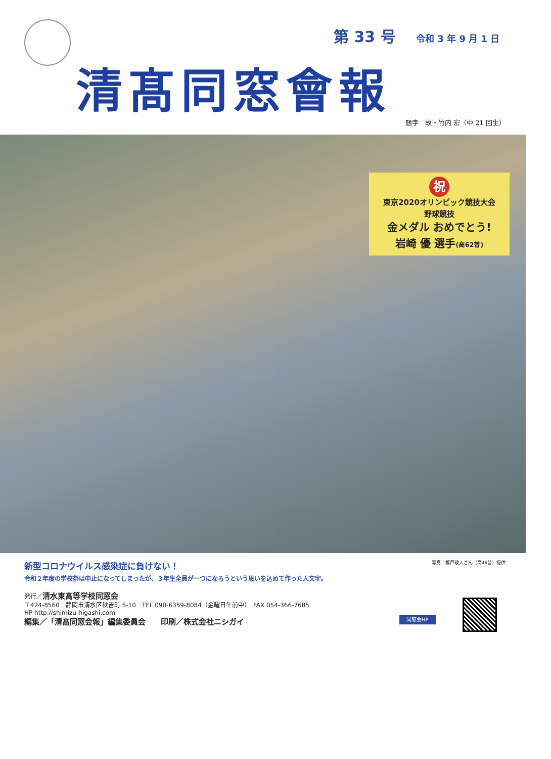第 33 号 令和 3 年 9 月 1 日
清髙同窓會報
題字　故・竹内 宏（中 21 回生）
祝
東京2020オリンピック競技大会
野球競技
金メダル おめでとう!
岩崎 優 選手(高62普)
新型コロナウイルス感染症に負けない！
令和２年度の学校祭は中止になってしまったが、３年生全員が一つになろうという思いを込めて作った人文字。
写真：榎戸敬人さん（高46普）提供
発行／清水東高等学校同窓会
〒424-8560　静岡市清水区秋吉町 5-10　TEL 090-6359-8084（金曜日午前中）　FAX 054-366-7685
HP http://shimizu-higashi.com
編集／「清髙同窓会報」編集委員会　　印刷／株式会社ニシガイ
同窓会HP